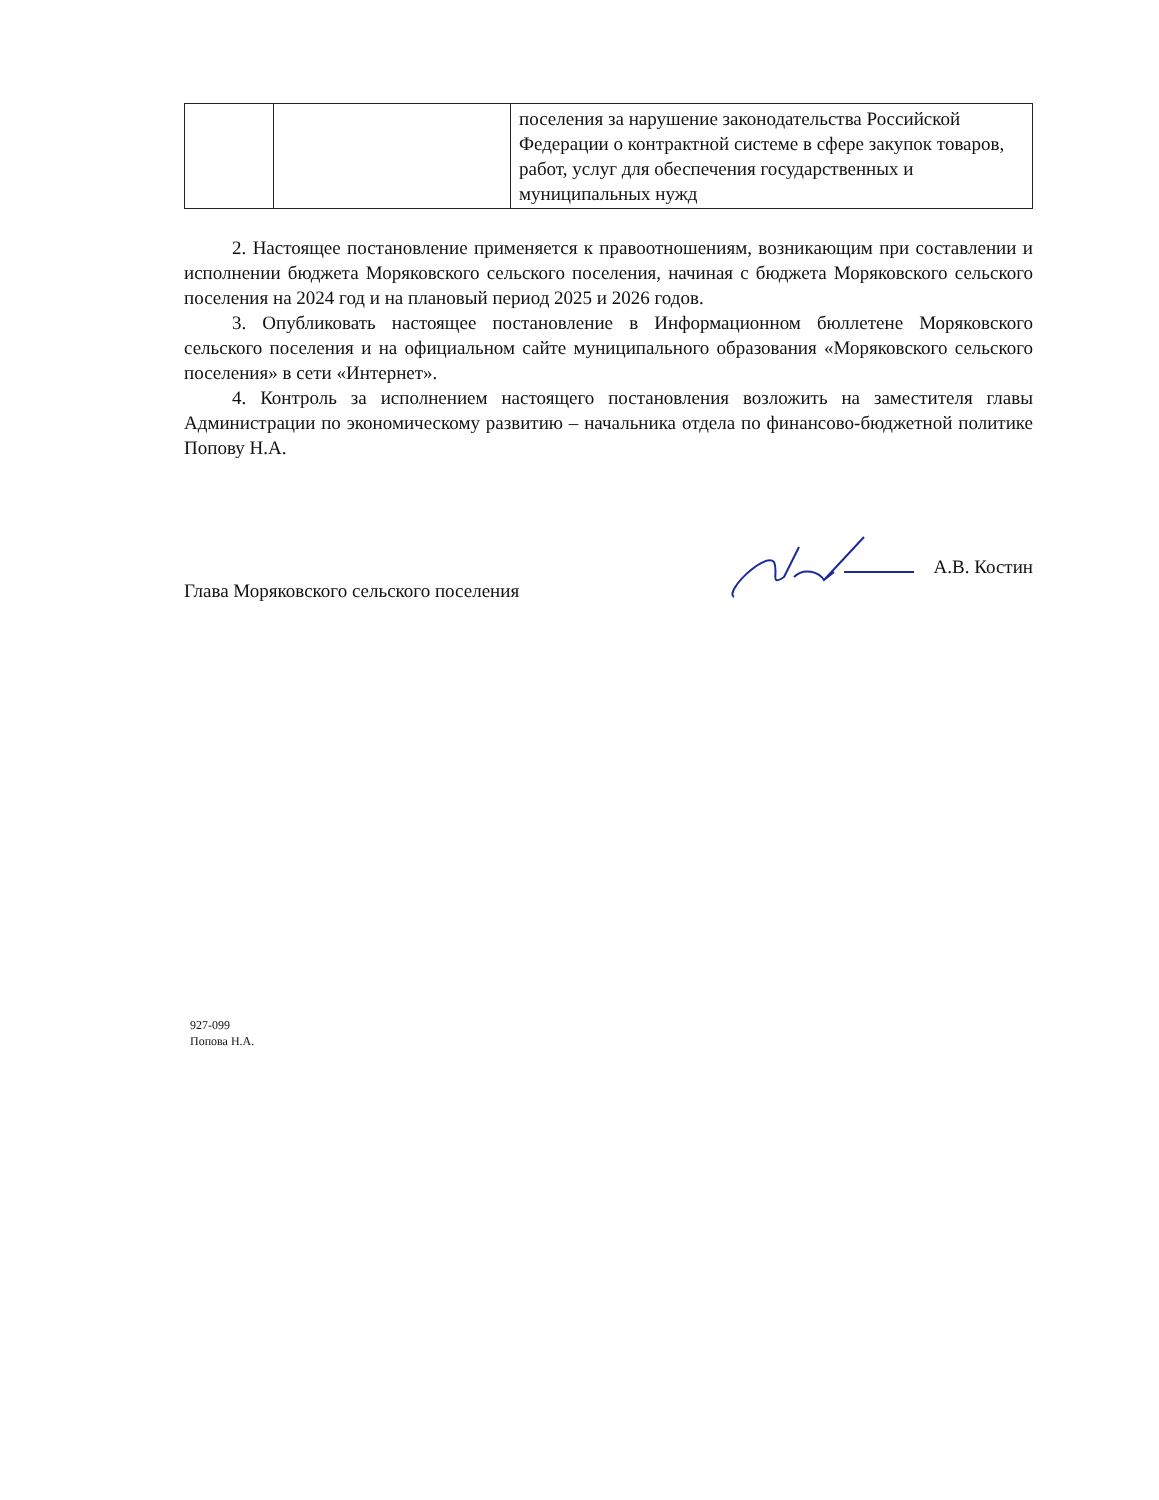| | | поселения за нарушение законодательства Российской Федерации о контрактной системе в сфере закупок товаров, работ, услуг для обеспечения государственных и муниципальных нужд |
2. Настоящее постановление применяется к правоотношениям, возникающим при составлении и исполнении бюджета Моряковского сельского поселения, начиная с бюджета Моряковского сельского поселения на 2024 год и на плановый период 2025 и 2026 годов.
3. Опубликовать настоящее постановление в Информационном бюллетене Моряковского сельского поселения и на официальном сайте муниципального образования «Моряковского сельского поселения» в сети «Интернет».
4. Контроль за исполнением настоящего постановления возложить на заместителя главы Администрации по экономическому развитию – начальника отдела по финансово-бюджетной политике Попову Н.А.
Глава Моряковского сельского поселения А.В. Костин
927-099
Попова Н.А.